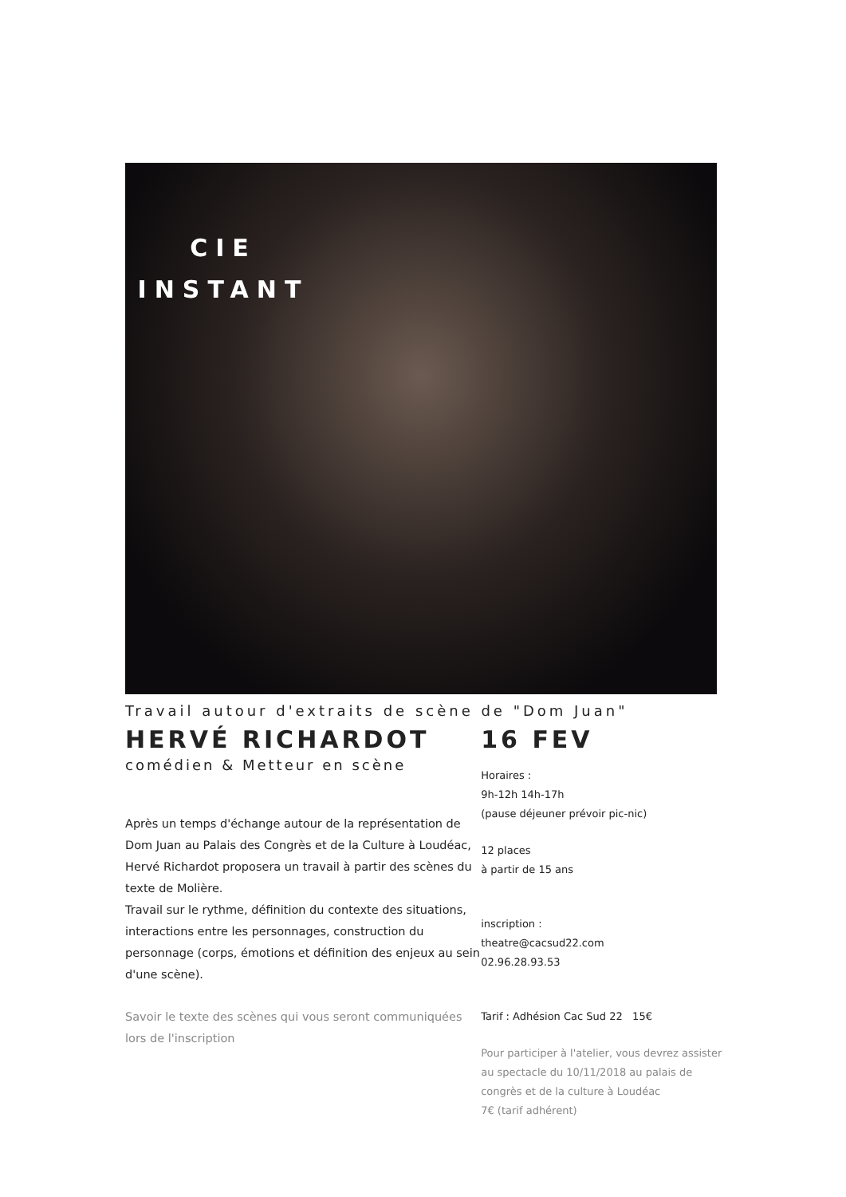CIE
INSTANT
Travail autour d'extraits de scène de "Dom Juan"
HERVÉ RICHARDOT
comédien & Metteur en scène
Après un temps d'échange autour de la représentation de Dom Juan au Palais des Congrès et de la Culture à Loudéac, Hervé Richardot proposera un travail à partir des scènes du texte de Molière.
Travail sur le rythme, définition du contexte des situations, interactions entre les personnages, construction du personnage (corps, émotions et définition des enjeux au sein d'une scène).
Savoir le texte des scènes qui vous seront communiquées lors de l'inscription
16 FEV
Horaires :
9h-12h 14h-17h
(pause déjeuner prévoir pic-nic)
12 places
à partir de 15 ans
inscription :
theatre@cacsud22.com
02.96.28.93.53
Tarif : Adhésion Cac Sud 22 15€
Pour participer à l'atelier, vous devrez assister au spectacle du 10/11/2018 au palais de congrès et de la culture à Loudéac
7€ (tarif adhérent)